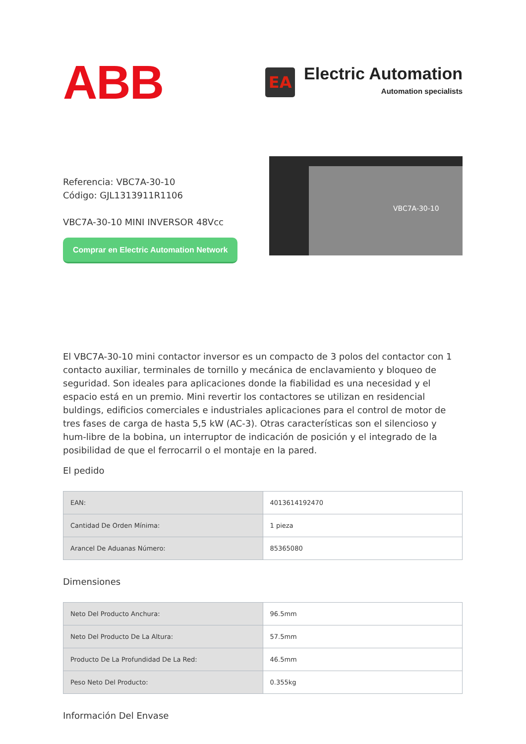ABB
EA
Electric Automation
Automation specialists
Referencia: VBC7A-30-10
Código: GJL1313911R1106
VBC7A-30-10 MINI INVERSOR 48Vcc
Comprar en Electric Automation Network
VBC7A-30-10
El VBC7A-30-10 mini contactor inversor es un compacto de 3 polos del contactor con 1 contacto auxiliar, terminales de tornillo y mecánica de enclavamiento y bloqueo de seguridad. Son ideales para aplicaciones donde la fiabilidad es una necesidad y el espacio está en un premio. Mini revertir los contactores se utilizan en residencial buldings, edificios comerciales e industriales aplicaciones para el control de motor de tres fases de carga de hasta 5,5 kW (AC-3). Otras características son el silencioso y hum-libre de la bobina, un interruptor de indicación de posición y el integrado de la posibilidad de que el ferrocarril o el montaje en la pared.
El pedido
| EAN: | 4013614192470 |
| Cantidad De Orden Mínima: | 1 pieza |
| Arancel De Aduanas Número: | 85365080 |
Dimensiones
| Neto Del Producto Anchura: | 96.5mm |
| Neto Del Producto De La Altura: | 57.5mm |
| Producto De La Profundidad De La Red: | 46.5mm |
| Peso Neto Del Producto: | 0.355kg |
Información Del Envase